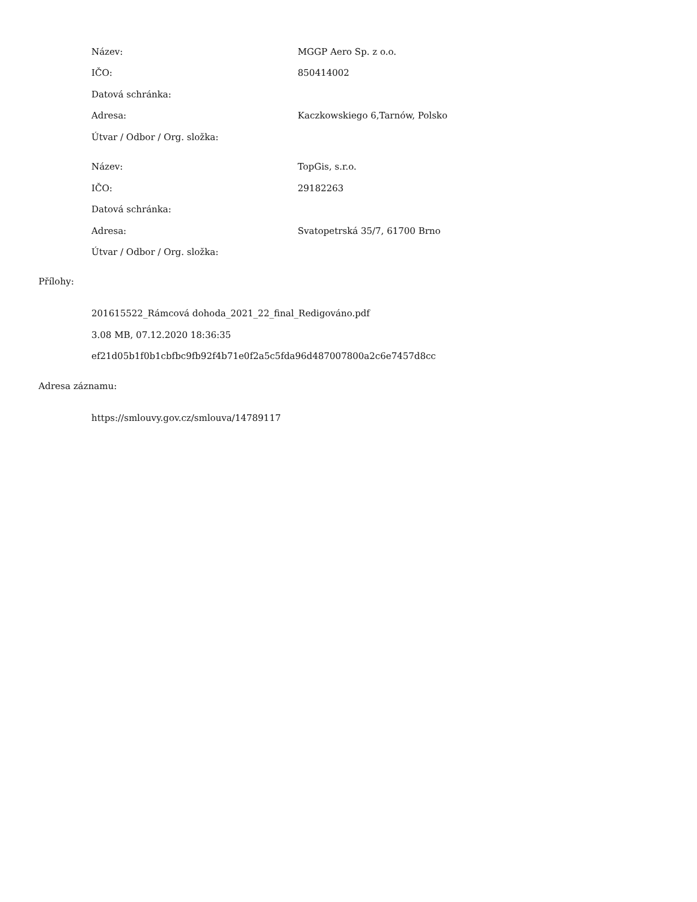| Název: | MGGP Aero Sp. z o.o. |
| IČO: | 850414002 |
| Datová schránka: | |
| Adresa: | Kaczkowskiego 6,Tarnów, Polsko |
| Útvar / Odbor / Org. složka: | |
| Název: | TopGis, s.r.o. |
| IČO: | 29182263 |
| Datová schránka: | |
| Adresa: | Svatopetrská 35/7, 61700 Brno |
| Útvar / Odbor / Org. složka: | |
Přílohy:
201615522_Rámcová dohoda_2021_22_final_Redigováno.pdf
3.08 MB, 07.12.2020 18:36:35
ef21d05b1f0b1cbfbc9fb92f4b71e0f2a5c5fda96d487007800a2c6e7457d8cc
Adresa záznamu:
https://smlouvy.gov.cz/smlouva/14789117